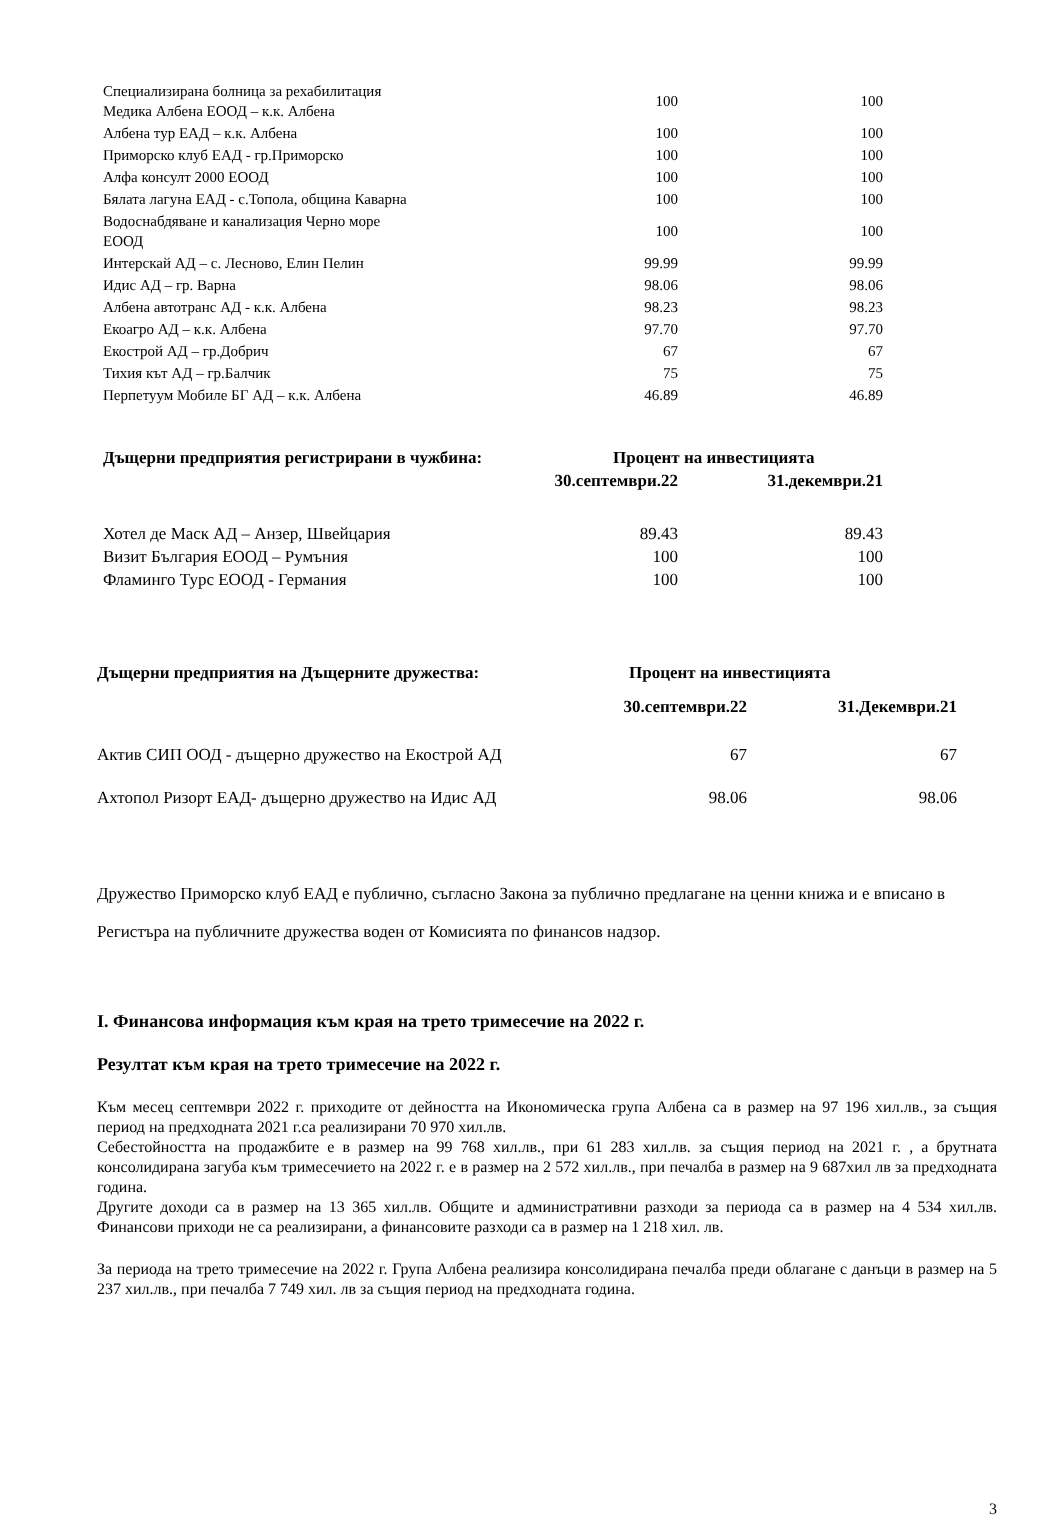| Специализирана болница за рехабилитация Медика Албена ЕООД – к.к. Албена | 100 | 100 |
| Албена тур ЕАД – к.к. Албена | 100 | 100 |
| Приморско клуб ЕАД - гр.Приморско | 100 | 100 |
| Алфа консулт 2000 ЕООД | 100 | 100 |
| Бялата лагуна ЕАД - с.Топола, община Каварна | 100 | 100 |
| Водоснабдяване и канализация Черно море ЕООД | 100 | 100 |
| Интерскай АД – с. Лесново, Елин Пелин | 99.99 | 99.99 |
| Идис АД – гр. Варна | 98.06 | 98.06 |
| Албена автотранс АД - к.к. Албена | 98.23 | 98.23 |
| Екоагро АД – к.к. Албена | 97.70 | 97.70 |
| Екострой АД – гр.Добрич | 67 | 67 |
| Тихия кът АД – гр.Балчик | 75 | 75 |
| Перпетуум Мобиле БГ АД – к.к. Албена | 46.89 | 46.89 |
| Дъщерни предприятия регистрирани в чужбина: | Процент на инвестицията | |
| --- | --- | --- |
| | 30.септември.22 | 31.декември.21 |
| Хотел де Маск АД – Анзер, Швейцария | 89.43 | 89.43 |
| Визит България ЕООД – Румъния | 100 | 100 |
| Фламинго Турс ЕООД - Германия | 100 | 100 |
| Дъщерни предприятия на Дъщерните дружества: | Процент на инвестицията | |
| --- | --- | --- |
| | 30.септември.22 | 31.Декември.21 |
| Актив СИП ООД - дъщерно дружество на Екострой АД | 67 | 67 |
| Ахтопол Ризорт ЕАД- дъщерно дружество на Идис АД | 98.06 | 98.06 |
Дружество Приморско клуб ЕАД е публично, съгласно Закона за публично предлагане на ценни книжа и е вписано в Регистъра на публичните дружества воден от Комисията по финансов надзор.
I. Финансова информация към края на трето тримесечие на 2022 г.
Резултат към края на трето тримесечие на 2022 г.
Към месец септември 2022 г. приходите от дейността на Икономическа група Албена са в размер на 97 196 хил.лв., за същия период на предходната 2021 г.са реализирани 70 970 хил.лв.
Себестойността на продажбите е в размер на 99 768 хил.лв., при 61 283 хил.лв. за същия период на 2021 г. , а брутната консолидирана загуба към тримесечието на 2022 г. е в размер на 2 572 хил.лв., при печалба в размер на 9 687хил лв за предходната година.
Другите доходи са в размер на 13 365 хил.лв. Общите и административни разходи за периода са в размер на 4 534 хил.лв. Финансови приходи не са реализирани, а финансовите разходи са в размер на 1 218 хил. лв.
За периода на трето тримесечие на 2022 г. Група Албена реализира консолидирана печалба преди облагане с данъци в размер на 5 237 хил.лв., при печалба 7 749 хил. лв за същия период на предходната година.
3